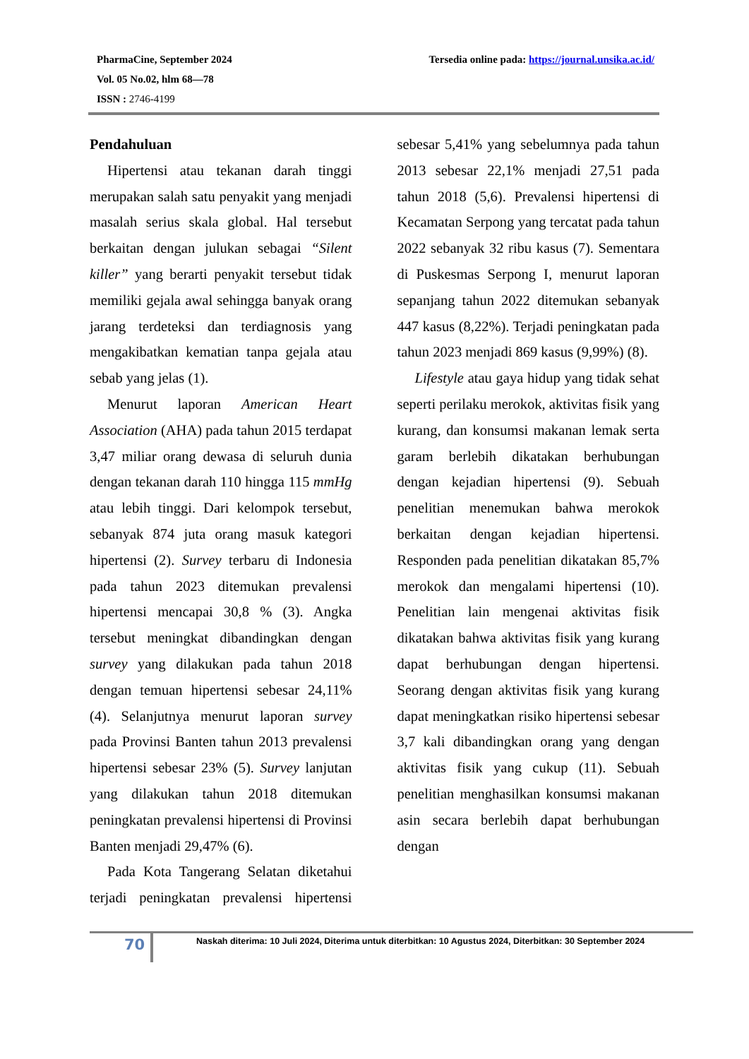Tersedia online pada: https://journal.unsika.ac.id/
PharmaCine, September 2024
Vol. 05 No.02, hlm 68—78
ISSN : 2746-4199
Pendahuluan
Hipertensi atau tekanan darah tinggi merupakan salah satu penyakit yang menjadi masalah serius skala global. Hal tersebut berkaitan dengan julukan sebagai “Silent killer” yang berarti penyakit tersebut tidak memiliki gejala awal sehingga banyak orang jarang terdeteksi dan terdiagnosis yang mengakibatkan kematian tanpa gejala atau sebab yang jelas (1).
Menurut laporan American Heart Association (AHA) pada tahun 2015 terdapat 3,47 miliar orang dewasa di seluruh dunia dengan tekanan darah 110 hingga 115 mmHg atau lebih tinggi. Dari kelompok tersebut, sebanyak 874 juta orang masuk kategori hipertensi (2). Survey terbaru di Indonesia pada tahun 2023 ditemukan prevalensi hipertensi mencapai 30,8 % (3). Angka tersebut meningkat dibandingkan dengan survey yang dilakukan pada tahun 2018 dengan temuan hipertensi sebesar 24,11% (4). Selanjutnya menurut laporan survey pada Provinsi Banten tahun 2013 prevalensi hipertensi sebesar 23% (5). Survey lanjutan yang dilakukan tahun 2018 ditemukan peningkatan prevalensi hipertensi di Provinsi Banten menjadi 29,47% (6).
Pada Kota Tangerang Selatan diketahui terjadi peningkatan prevalensi hipertensi sebesar 5,41% yang sebelumnya pada tahun 2013 sebesar 22,1% menjadi 27,51 pada tahun 2018 (5,6). Prevalensi hipertensi di Kecamatan Serpong yang tercatat pada tahun 2022 sebanyak 32 ribu kasus (7). Sementara di Puskesmas Serpong I, menurut laporan sepanjang tahun 2022 ditemukan sebanyak 447 kasus (8,22%). Terjadi peningkatan pada tahun 2023 menjadi 869 kasus (9,99%) (8).
Lifestyle atau gaya hidup yang tidak sehat seperti perilaku merokok, aktivitas fisik yang kurang, dan konsumsi makanan lemak serta garam berlebih dikatakan berhubungan dengan kejadian hipertensi (9). Sebuah penelitian menemukan bahwa merokok berkaitan dengan kejadian hipertensi. Responden pada penelitian dikatakan 85,7% merokok dan mengalami hipertensi (10). Penelitian lain mengenai aktivitas fisik dikatakan bahwa aktivitas fisik yang kurang dapat berhubungan dengan hipertensi. Seorang dengan aktivitas fisik yang kurang dapat meningkatkan risiko hipertensi sebesar 3,7 kali dibandingkan orang yang dengan aktivitas fisik yang cukup (11). Sebuah penelitian menghasilkan konsumsi makanan asin secara berlebih dapat berhubungan dengan
70
Naskah diterima: 10 Juli 2024, Diterima untuk diterbitkan: 10 Agustus 2024, Diterbitkan: 30 September 2024